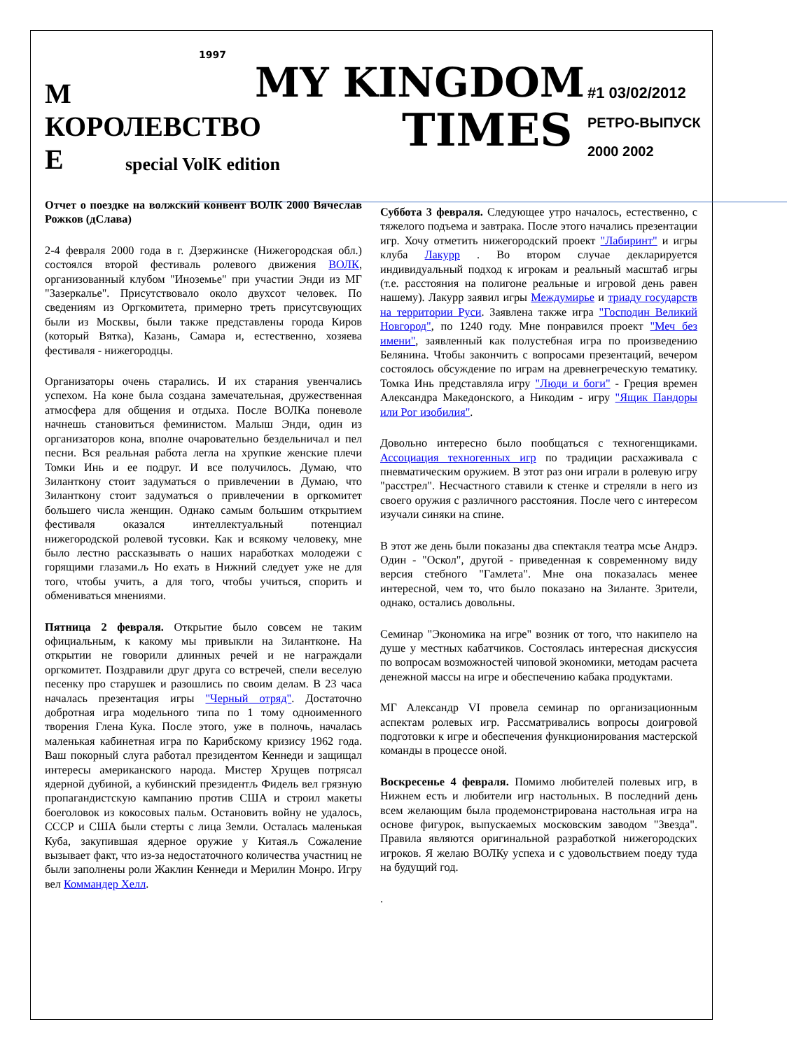1997
М
КОРОЛЕВСТВО
Е
MY KINGDOM
TIMES
special VolK edition
#1 03/02/2012
РЕТРО-ВЫПУСК
2000 2002
Отчет о поездке на волжский конвент ВОЛК 2000 Вячеслав Рожков (дСлава)
2-4 февраля 2000 года в г. Дзержинске (Нижегородская обл.) состоялся второй фестиваль ролевого движения ВОЛК, организованный клубом "Иноземье" при участии Энди из МГ "Зазеркалье". Присутствовало около двухсот человек. По сведениям из Оргкомитета, примерно треть присутсвующих были из Москвы, были также представлены города Киров (который Вятка), Казань, Самара и, естественно, хозяева фестиваля - нижегородцы.
Организаторы очень старались. И их старания увенчались успехом. На коне была создана замечательная, дружественная атмосфера для общения и отдыха. После ВОЛКа поневоле начнешь становиться феминистом. Малыш Энди, один из организаторов кона, вполне очаровательно бездельничал и пел песни. Вся реальная работа легла на хрупкие женские плечи Томки Инь и ее подруг. И все получилось. Думаю, что Зиланткону стоит задуматься о привлечении в Думаю, что Зиланткону стоит задуматься о привлечении в оргкомитет большего числа женщин. Однако самым большим открытием фестиваля оказался интеллектуальный потенциал нижегородской ролевой тусовки. Как и всякому человеку, мне было лестно рассказывать о наших наработках молодежи с горящими глазами.љ Но ехать в Нижний следует уже не для того, чтобы учить, а для того, чтобы учиться, спорить и обмениваться мнениями.
Пятница 2 февраля. Открытие было совсем не таким официальным, к какому мы привыкли на Зилантконе. На открытии не говорили длинных речей и не награждали оргкомитет. Поздравили друг друга со встречей, спели веселую песенку про старушек и разошлись по своим делам. В 23 часа началась презентация игры "Черный отряд". Достаточно добротная игра модельного типа по 1 тому одноименного творения Глена Кука. После этого, уже в полночь, началась маленькая кабинетная игра по Карибскому кризису 1962 года. Ваш покорный слуга работал президентом Кеннеди и защищал интересы американского народа. Мистер Хрущев потрясал ядерной дубиной, а кубинский президентљ Фидель вел грязную пропагандистскую кампанию против США и строил макеты боеголовок из кокосовых пальм. Остановить войну не удалось, СССР и США были стерты с лица Земли. Осталась маленькая Куба, закупившая ядерное оружие у Китая.љ Сожаление вызывает факт, что из-за недостаточного количества участниц не были заполнены роли Жаклин Кеннеди и Мерилин Монро. Игру вел Коммандер Хелл.
Суббота 3 февраля. Следующее утро началось, естественно, с тяжелого подъема и завтрака. После этого начались презентации игр. Хочу отметить нижегородский проект "Лабиринт" и игры клуба Лакурр . Во втором случае декларируется индивидуальный подход к игрокам и реальный масштаб игры (т.е. расстояния на полигоне реальные и игровой день равен нашему). Лакурр заявил игры Междумирье и триаду государств на территории Руси. Заявлена также игра "Господин Великий Новгород", по 1240 году. Мне понравился проект "Меч без имени", заявленный как полустебная игра по произведению Белянина. Чтобы закончить с вопросами презентаций, вечером состоялось обсуждение по играм на древнегреческую тематику. Томка Инь представляла игру "Люди и боги" - Греция времен Александра Македонского, а Никодим - игру "Ящик Пандоры или Рог изобилия".
Довольно интересно было пообщаться с техногенщиками. Ассоциация техногенных игр по традиции расхаживала с пневматическим оружием. В этот раз они играли в ролевую игру "расстрел". Несчастного ставили к стенке и стреляли в него из своего оружия с различного расстояния. После чего с интересом изучали синяки на спине.
В этот же день были показаны два спектакля театра мсье Андрэ. Один - "Оскол", другой - приведенная к современному виду версия стебного "Гамлета". Мне она показалась менее интересной, чем то, что было показано на Зиланте. Зрители, однако, остались довольны.
Семинар "Экономика на игре" возник от того, что накипело на душе у местных кабатчиков. Состоялась интересная дискуссия по вопросам возможностей чиповой экономики, методам расчета денежной массы на игре и обеспечению кабака продуктами.
МГ Александр VI провела семинар по организационным аспектам ролевых игр. Рассматривались вопросы доигровой подготовки к игре и обеспечения функционирования мастерской команды в процессе оной.
Воскресенье 4 февраля. Помимо любителей полевых игр, в Нижнем есть и любители игр настольных. В последний день всем желающим была продемонстрирована настольная игра на основе фигурок, выпускаемых московским заводом "Звезда". Правила являются оригинальной разработкой нижегородских игроков. Я желаю ВОЛКу успеха и с удовольствием поеду туда на будущий год.
.